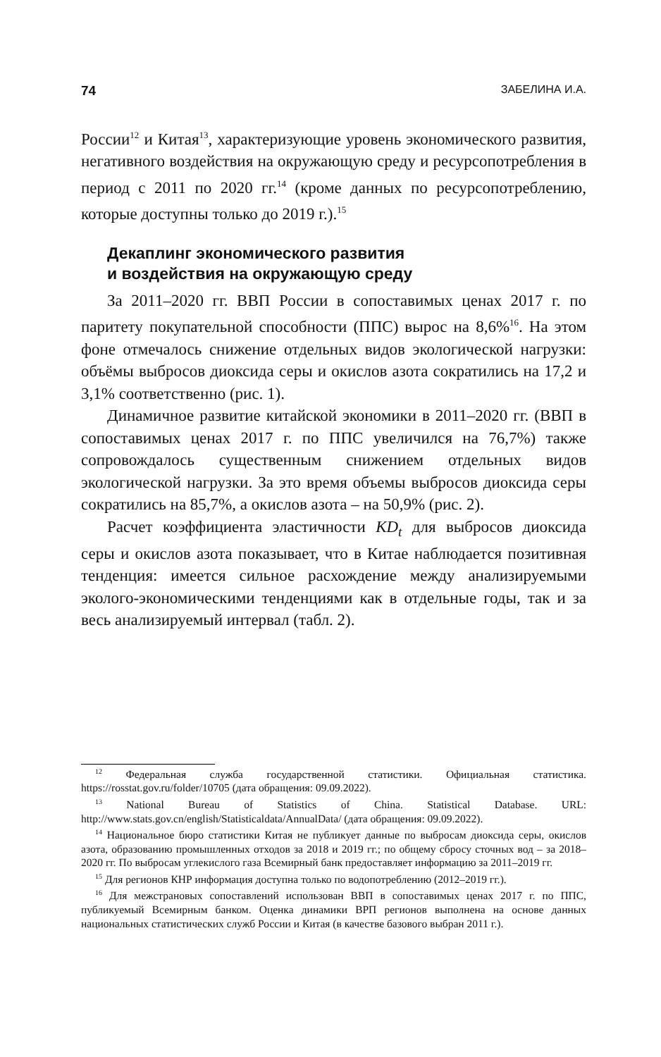74 ЗАБЕЛИНА И.А.
России<sup>12</sup> и Китая<sup>13</sup>, характеризующие уровень экономического развития, негативного воздействия на окружающую среду и ресурсопотребления в период с 2011 по 2020 гг.<sup>14</sup> (кроме данных по ресурсопотреблению, которые доступны только до 2019 г.).<sup>15</sup>
Декаплинг экономического развития
и воздействия на окружающую среду
За 2011–2020 гг. ВВП России в сопоставимых ценах 2017 г. по паритету покупательной способности (ППС) вырос на 8,6%<sup>16</sup>. На этом фоне отмечалось снижение отдельных видов экологической нагрузки: объёмы выбросов диоксида серы и окислов азота сократились на 17,2 и 3,1% соответственно (рис. 1).
Динамичное развитие китайской экономики в 2011–2020 гг. (ВВП в сопоставимых ценах 2017 г. по ППС увеличился на 76,7%) также сопровождалось существенным снижением отдельных видов экологической нагрузки. За это время объемы выбросов диоксида серы сократились на 85,7%, а окислов азота – на 50,9% (рис. 2).
Расчет коэффициента эластичности KD<sub>t</sub> для выбросов диоксида серы и окислов азота показывает, что в Китае наблюдается позитивная тенденция: имеется сильное расхождение между анализируемыми эколого-экономическими тенденциями как в отдельные годы, так и за весь анализируемый интервал (табл. 2).
<sup>12</sup> Федеральная служба государственной статистики. Официальная статистика. https://rosstat.gov.ru/folder/10705 (дата обращения: 09.09.2022).
<sup>13</sup> National Bureau of Statistics of China. Statistical Database. URL: http://www.stats.gov.cn/english/Statisticaldata/AnnualData/ (дата обращения: 09.09.2022).
<sup>14</sup> Национальное бюро статистики Китая не публикует данные по выбросам диоксида серы, окислов азота, образованию промышленных отходов за 2018 и 2019 гг.; по общему сбросу сточных вод – за 2018–2020 гг. По выбросам углекислого газа Всемирный банк предоставляет информацию за 2011–2019 гг.
<sup>15</sup> Для регионов КНР информация доступна только по водопотреблению (2012–2019 гг.).
<sup>16</sup> Для межстрановых сопоставлений использован ВВП в сопоставимых ценах 2017 г. по ППС, публикуемый Всемирным банком. Оценка динамики ВРП регионов выполнена на основе данных национальных статистических служб России и Китая (в качестве базового выбран 2011 г.).